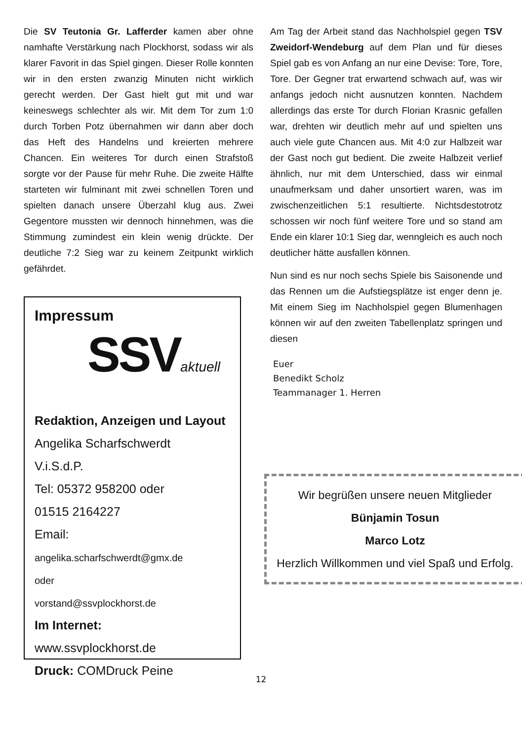Die SV Teutonia Gr. Lafferder kamen aber ohne namhafte Verstärkung nach Plockhorst, sodass wir als klarer Favorit in das Spiel gingen. Dieser Rolle konnten wir in den ersten zwanzig Minuten nicht wirklich gerecht werden. Der Gast hielt gut mit und war keineswegs schlechter als wir. Mit dem Tor zum 1:0 durch Torben Potz übernahmen wir dann aber doch das Heft des Handelns und kreierten mehrere Chancen. Ein weiteres Tor durch einen Strafstoß sorgte vor der Pause für mehr Ruhe. Die zweite Hälfte starteten wir fulminant mit zwei schnellen Toren und spielten danach unsere Überzahl klug aus. Zwei Gegentore mussten wir dennoch hinnehmen, was die Stimmung zumindest ein klein wenig drückte. Der deutliche 7:2 Sieg war zu keinem Zeitpunkt wirklich gefährdet.
Impressum
SSVaktuell
Redaktion, Anzeigen und Layout
Angelika Scharfschwerdt
V.i.S.d.P.
Tel: 05372 958200 oder
01515 2164227
Email:
angelika.scharfschwerdt@gmx.de
oder
vorstand@ssvplockhorst.de
Im Internet:
www.ssvplockhorst.de
Druck: COMDruck Peine
Am Tag der Arbeit stand das Nachholspiel gegen TSV Zweidorf-Wendeburg auf dem Plan und für dieses Spiel gab es von Anfang an nur eine Devise: Tore, Tore, Tore. Der Gegner trat erwartend schwach auf, was wir anfangs jedoch nicht ausnutzen konnten. Nachdem allerdings das erste Tor durch Florian Krasnic gefallen war, drehten wir deutlich mehr auf und spielten uns auch viele gute Chancen aus. Mit 4:0 zur Halbzeit war der Gast noch gut bedient. Die zweite Halbzeit verlief ähnlich, nur mit dem Unterschied, dass wir einmal unaufmerksam und daher unsortiert waren, was im zwischenzeitlichen 5:1 resultierte. Nichtsdestotrotz schossen wir noch fünf weitere Tore und so stand am Ende ein klarer 10:1 Sieg dar, wenngleich es auch noch deutlicher hätte ausfallen können.
Nun sind es nur noch sechs Spiele bis Saisonende und das Rennen um die Aufstiegsplätze ist enger denn je. Mit einem Sieg im Nachholspiel gegen Blumenhagen können wir auf den zweiten Tabellenplatz springen und diesen
Euer
Benedikt Scholz
Teammanager 1. Herren
Wir begrüßen unsere neuen Mitglieder
Bünjamin Tosun
Marco Lotz
Herzlich Willkommen und viel Spaß und Erfolg.
12